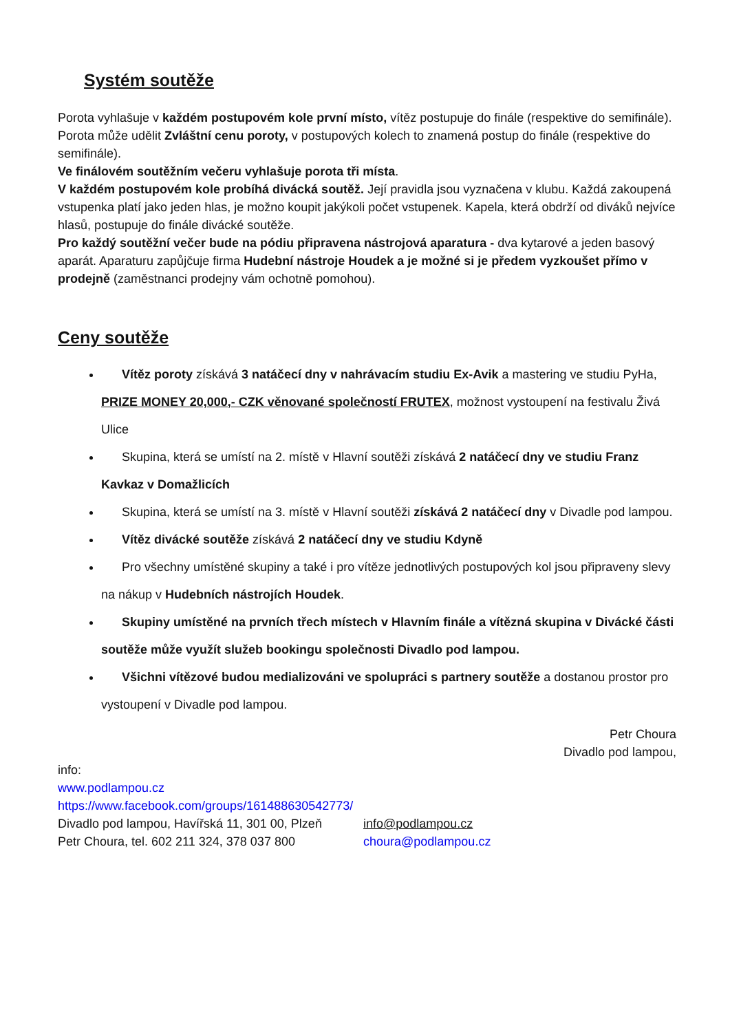Systém soutěže
Porota vyhlašuje v každém postupovém kole první místo, vítěz postupuje do finále (respektive do semifinále).
Porota může udělit Zvláštní cenu poroty, v postupových kolech to znamená postup do finále (respektive do semifinále).
Ve finálovém soutěžním večeru vyhlašuje porota tři místa.
V každém postupovém kole probíhá divácká soutěž. Její pravidla jsou vyznačena v klubu. Každá zakoupená vstupenka platí jako jeden hlas, je možno koupit jakýkoli počet vstupenek. Kapela, která obdrží od diváků nejvíce hlasů, postupuje do finále divácké soutěže.
Pro každý soutěžní večer bude na pódiu připravena nástrojová aparatura - dva kytarové a jeden basový aparát. Aparaturu zapůjčuje firma Hudební nástroje Houdek a je možné si je předem vyzkoušet přímo v prodejně (zaměstnanci prodejny vám ochotně pomohou).
Ceny soutěže
Vítěz poroty získává 3 natáčecí dny v nahrávacím studiu Ex-Avik a mastering ve studiu PyHa, PRIZE MONEY 20,000,- CZK věnované společností FRUTEX, možnost vystoupení na festivalu Živá Ulice
Skupina, která se umístí na 2. místě v Hlavní soutěži získává 2 natáčecí dny ve studiu Franz Kavkaz v Domažlicích
Skupina, která se umístí na 3. místě v Hlavní soutěži získává 2 natáčecí dny v Divadle pod lampou.
Vítěz divácké soutěže získává 2 natáčecí dny ve studiu Kdyně
Pro všechny umístěné skupiny a také i pro vítěze jednotlivých postupových kol jsou připraveny slevy na nákup v Hudebních nástrojích Houdek.
Skupiny umístěné na prvních třech místech v Hlavním finále a vítězná skupina v Divácké části soutěže může využít služeb bookingu společnosti Divadlo pod lampou.
Všichni vítězové budou medializováni ve spolupráci s partnery soutěže a dostanou prostor pro vystoupení v Divadle pod lampou.
Petr Choura
Divadlo pod lampou,
info:
www.podlampou.cz
https://www.facebook.com/groups/161488630542773/
Divadlo pod lampou, Havířská 11, 301 00, Plzeň info@podlampou.cz
Petr Choura, tel. 602 211 324, 378 037 800 choura@podlampou.cz